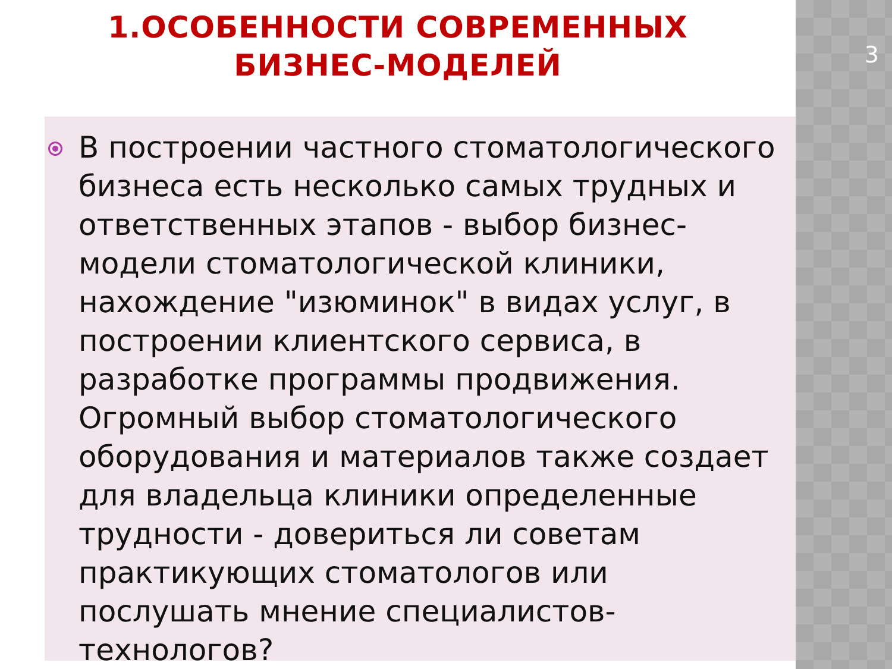1.ОСОБЕННОСТИ СОВРЕМЕННЫХ БИЗНЕС-МОДЕЛЕЙ
В построении частного стоматологического бизнеса есть несколько самых трудных и ответственных этапов - выбор бизнес-модели стоматологической клиники, нахождение "изюминок" в видах услуг, в построении клиентского сервиса, в разработке программы продвижения. Огромный выбор стоматологического оборудования и материалов также создает для владельца клиники определенные трудности - довериться ли советам практикующих стоматологов или послушать мнение специалистов-технологов?
3